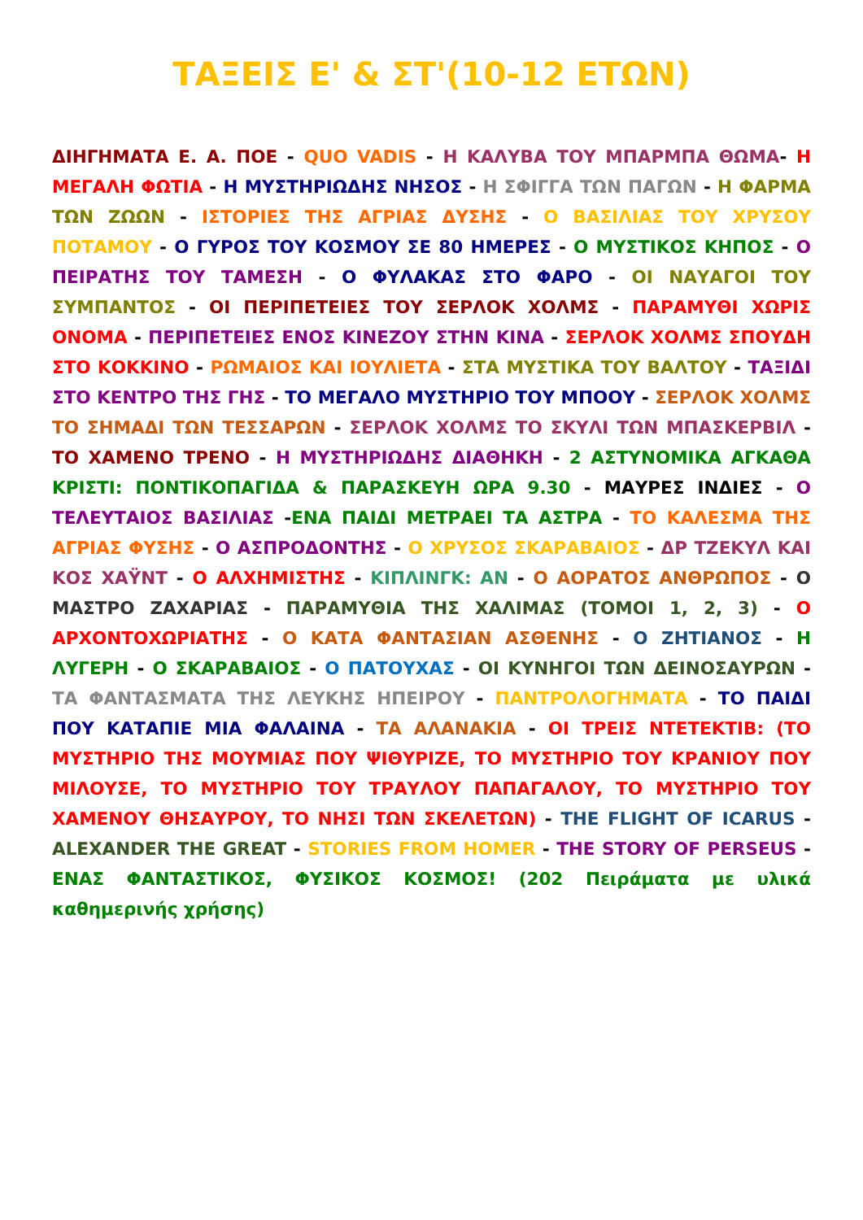ΤΑΞΕΙΣ Ε' & ΣΤ'(10-12 ΕΤΩΝ)
ΔΙΗΓΗΜΑΤΑ Ε. Α. ΠΟΕ - QUO VADIS - Η ΚΑΛΥΒΑ ΤΟΥ ΜΠΑΡΜΠΑ ΘΩΜΑ- Η ΜΕΓΑΛΗ ΦΩΤΙΑ - Η ΜΥΣΤΗΡΙΩΔΗΣ ΝΗΣΟΣ - Η ΣΦΙΓΓΑ ΤΩΝ ΠΑΓΩΝ - Η ΦΑΡΜΑ ΤΩΝ ΖΩΩΝ - ΙΣΤΟΡΙΕΣ ΤΗΣ ΑΓΡΙΑΣ ΔΥΣΗΣ - Ο ΒΑΣΙΛΙΑΣ ΤΟΥ ΧΡΥΣΟΥ ΠΟΤΑΜΟΥ - Ο ΓΥΡΟΣ ΤΟΥ ΚΟΣΜΟΥ ΣΕ 80 ΗΜΕΡΕΣ - Ο ΜΥΣΤΙΚΟΣ ΚΗΠΟΣ - Ο ΠΕΙΡΑΤΗΣ ΤΟΥ ΤΑΜΕΣΗ - Ο ΦΥΛΑΚΑΣ ΣΤΟ ΦΑΡΟ - ΟΙ ΝΑΥΑΓΟΙ ΤΟΥ ΣΥΜΠΑΝΤΟΣ - ΟΙ ΠΕΡΙΠΕΤΕΙΕΣ ΤΟΥ ΣΕΡΛΟΚ ΧΟΛΜΣ - ΠΑΡΑΜΥΘΙ ΧΩΡΙΣ ΟΝΟΜΑ - ΠΕΡΙΠΕΤΕΙΕΣ ΕΝΟΣ ΚΙΝΕΖΟΥ ΣΤΗΝ ΚΙΝΑ - ΣΕΡΛΟΚ ΧΟΛΜΣ ΣΠΟΥΔΗ ΣΤΟ ΚΟΚΚΙΝΟ - ΡΩΜΑΙΟΣ ΚΑΙ ΙΟΥΛΙΕΤΑ - ΣΤΑ ΜΥΣΤΙΚΑ ΤΟΥ ΒΑΛΤΟΥ - ΤΑΞΙΔΙ ΣΤΟ ΚΕΝΤΡΟ ΤΗΣ ΓΗΣ - ΤΟ ΜΕΓΑΛΟ ΜΥΣΤΗΡΙΟ ΤΟΥ ΜΠΟΟΥ - ΣΕΡΛΟΚ ΧΟΛΜΣ ΤΟ ΣΗΜΑΔΙ ΤΩΝ ΤΕΣΣΑΡΩΝ - ΣΕΡΛΟΚ ΧΟΛΜΣ ΤΟ ΣΚΥΛΙ ΤΩΝ ΜΠΑΣΚΕΡΒΙΛ - ΤΟ ΧΑΜΕΝΟ ΤΡΕΝΟ - Η ΜΥΣΤΗΡΙΩΔΗΣ ΔΙΑΘΗΚΗ - 2 ΑΣΤΥΝΟΜΙΚΑ ΑΓΚΑΘΑ ΚΡΙΣΤΙ: ΠΟΝΤΙΚΟΠΑΓΙΔΑ & ΠΑΡΑΣΚΕΥΗ ΩΡΑ 9.30 - ΜΑΥΡΕΣ ΙΝΔΙΕΣ - Ο ΤΕΛΕΥΤΑΙΟΣ ΒΑΣΙΛΙΑΣ -ΕΝΑ ΠΑΙΔΙ ΜΕΤΡΑΕΙ ΤΑ ΑΣΤΡΑ - ΤΟ ΚΑΛΕΣΜΑ ΤΗΣ ΑΓΡΙΑΣ ΦΥΣΗΣ - Ο ΑΣΠΡΟΔΟΝΤΗΣ - Ο ΧΡΥΣΟΣ ΣΚΑΡΑΒΑΙΟΣ - ΔΡ ΤΖΕΚΥΛ ΚΑΙ ΚΟΣ ΧΑΫΝΤ - Ο ΑΛΧΗΜΙΣΤΗΣ - ΚΙΠΛΙΝΓΚ: ΑΝ - Ο ΑΟΡΑΤΟΣ ΑΝΘΡΩΠΟΣ - Ο ΜΑΣΤΡΟ ΖΑΧΑΡΙΑΣ - ΠΑΡΑΜΥΘΙΑ ΤΗΣ ΧΑΛΙΜΑΣ (ΤΟΜΟΙ 1, 2, 3) - Ο ΑΡΧΟΝΤΟΧΩΡΙΑΤΗΣ - Ο ΚΑΤΑ ΦΑΝΤΑΣΙΑΝ ΑΣΘΕΝΗΣ - Ο ΖΗΤΙΑΝΟΣ - Η ΛΥΓΕΡΗ - Ο ΣΚΑΡΑΒΑΙΟΣ - Ο ΠΑΤΟΥΧΑΣ - ΟΙ ΚΥΝΗΓΟΙ ΤΩΝ ΔΕΙΝΟΣΑΥΡΩΝ - ΤΑ ΦΑΝΤΑΣΜΑΤΑ ΤΗΣ ΛΕΥΚΗΣ ΗΠΕΙΡΟΥ - ΠΑΝΤΡΟΛΟΓΗΜΑΤΑ - ΤΟ ΠΑΙΔΙ ΠΟΥ ΚΑΤΑΠΙΕ ΜΙΑ ΦΑΛΑΙΝΑ - ΤΑ ΑΛΑΝΑΚΙΑ - ΟΙ ΤΡΕΙΣ ΝΤΕΤΕΚΤΙΒ: (ΤΟ ΜΥΣΤΗΡΙΟ ΤΗΣ ΜΟΥΜΙΑΣ ΠΟΥ ΨΙΘΥΡΙΖΕ, ΤΟ ΜΥΣΤΗΡΙΟ ΤΟΥ ΚΡΑΝΙΟΥ ΠΟΥ ΜΙΛΟΥΣΕ, ΤΟ ΜΥΣΤΗΡΙΟ ΤΟΥ ΤΡΑΥΛΟΥ ΠΑΠΑΓΑΛΟΥ, ΤΟ ΜΥΣΤΗΡΙΟ ΤΟΥ ΧΑΜΕΝΟΥ ΘΗΣΑΥΡΟΥ, ΤΟ ΝΗΣΙ ΤΩΝ ΣΚΕΛΕΤΩΝ) - THE FLIGHT OF ICARUS - ALEXANDER THE GREAT - STORIES FROM HOMER - THE STORY OF PERSEUS - ΕΝΑΣ ΦΑΝΤΑΣΤΙΚΟΣ, ΦΥΣΙΚΟΣ ΚΟΣΜΟΣ! (202 Πειράματα με υλικά καθημερινής χρήσης)